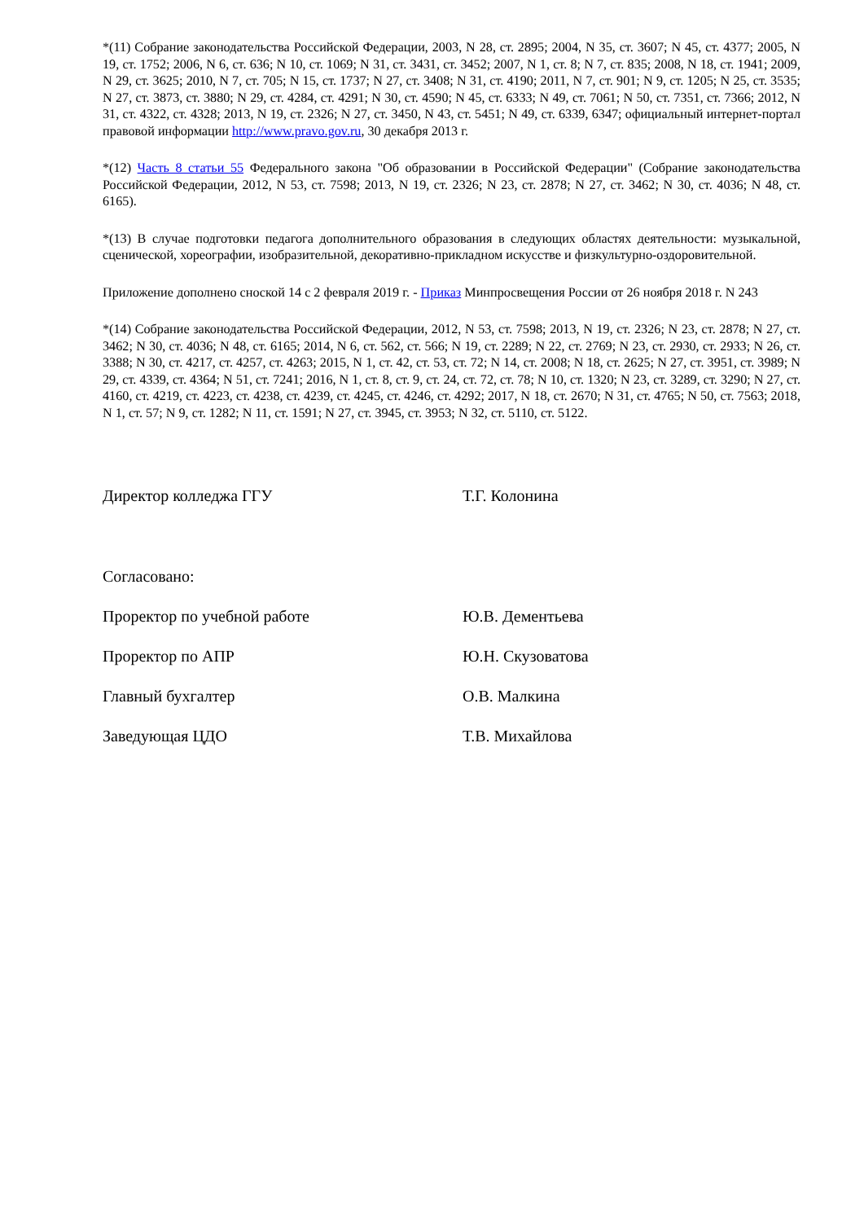*(11) Собрание законодательства Российской Федерации, 2003, N 28, ст. 2895; 2004, N 35, ст. 3607; N 45, ст. 4377; 2005, N 19, ст. 1752; 2006, N 6, ст. 636; N 10, ст. 1069; N 31, ст. 3431, ст. 3452; 2007, N 1, ст. 8; N 7, ст. 835; 2008, N 18, ст. 1941; 2009, N 29, ст. 3625; 2010, N 7, ст. 705; N 15, ст. 1737; N 27, ст. 3408; N 31, ст. 4190; 2011, N 7, ст. 901; N 9, ст. 1205; N 25, ст. 3535; N 27, ст. 3873, ст. 3880; N 29, ст. 4284, ст. 4291; N 30, ст. 4590; N 45, ст. 6333; N 49, ст. 7061; N 50, ст. 7351, ст. 7366; 2012, N 31, ст. 4322, ст. 4328; 2013, N 19, ст. 2326; N 27, ст. 3450, N 43, ст. 5451; N 49, ст. 6339, 6347; официальный интернет-портал правовой информации http://www.pravo.gov.ru, 30 декабря 2013 г.
*(12) Часть 8 статьи 55 Федерального закона "Об образовании в Российской Федерации" (Собрание законодательства Российской Федерации, 2012, N 53, ст. 7598; 2013, N 19, ст. 2326; N 23, ст. 2878; N 27, ст. 3462; N 30, ст. 4036; N 48, ст. 6165).
*(13) В случае подготовки педагога дополнительного образования в следующих областях деятельности: музыкальной, сценической, хореографии, изобразительной, декоративно-прикладном искусстве и физкультурно-оздоровительной.
Приложение дополнено сноской 14 с 2 февраля 2019 г. - Приказ Минпросвещения России от 26 ноября 2018 г. N 243
*(14) Собрание законодательства Российской Федерации, 2012, N 53, ст. 7598; 2013, N 19, ст. 2326; N 23, ст. 2878; N 27, ст. 3462; N 30, ст. 4036; N 48, ст. 6165; 2014, N 6, ст. 562, ст. 566; N 19, ст. 2289; N 22, ст. 2769; N 23, ст. 2930, ст. 2933; N 26, ст. 3388; N 30, ст. 4217, ст. 4257, ст. 4263; 2015, N 1, ст. 42, ст. 53, ст. 72; N 14, ст. 2008; N 18, ст. 2625; N 27, ст. 3951, ст. 3989; N 29, ст. 4339, ст. 4364; N 51, ст. 7241; 2016, N 1, ст. 8, ст. 9, ст. 24, ст. 72, ст. 78; N 10, ст. 1320; N 23, ст. 3289, ст. 3290; N 27, ст. 4160, ст. 4219, ст. 4223, ст. 4238, ст. 4239, ст. 4245, ст. 4246, ст. 4292; 2017, N 18, ст. 2670; N 31, ст. 4765; N 50, ст. 7563; 2018, N 1, ст. 57; N 9, ст. 1282; N 11, ст. 1591; N 27, ст. 3945, ст. 3953; N 32, ст. 5110, ст. 5122.
Директор колледжа ГГУ Т.Г. Колонина
Согласовано:
Проректор по учебной работе Ю.В. Дементьева
Проректор по АПР Ю.Н. Скузоватова
Главный бухгалтер О.В. Малкина
Заведующая ЦДО Т.В. Михайлова